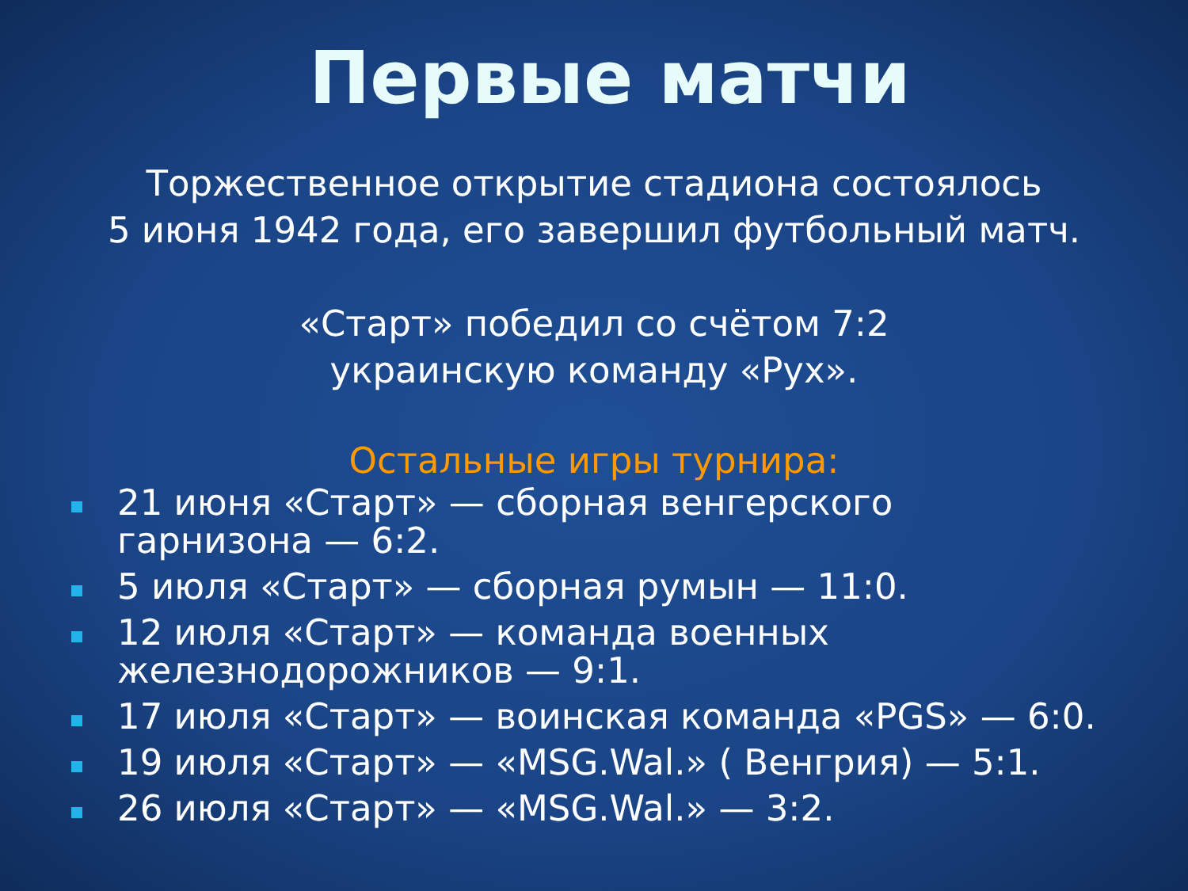Первые матчи
Торжественное открытие стадиона состоялось
5 июня 1942 года, его завершил футбольный матч.
«Старт» победил со счётом 7:2
украинскую команду «Рух».
Остальные игры турнира:
21 июня «Старт» — сборная венгерского
гарнизона — 6:2.
5 июля «Старт» — сборная румын — 11:0.
12 июля «Старт» — команда военных
железнодорожников — 9:1.
17 июля «Старт» — воинская команда «PGS» — 6:0.
19 июля «Старт» — «MSG.Wal.» ( Венгрия) — 5:1.
26 июля «Старт» — «MSG.Wal.» — 3:2.